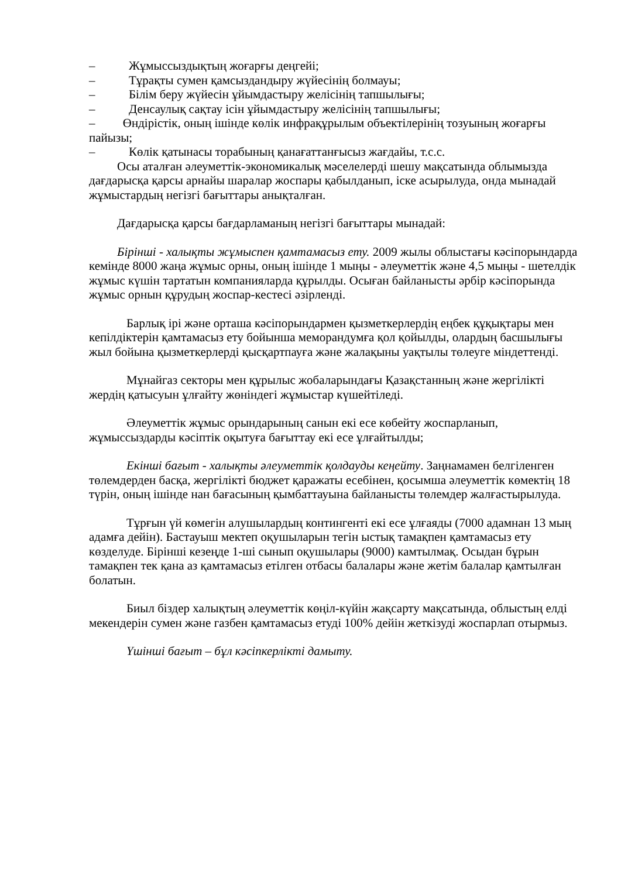– Жұмыссыздықтың жоғарғы деңгейі;
– Тұрақты сумен қамсыздандыру жүйесінің болмауы;
– Білім беру жүйесін ұйымдастыру желісінің тапшылығы;
– Денсаулық сақтау ісін ұйымдастыру желісінің тапшылығы;
– Өндірістік, оның ішінде көлік инфрақұрылым объектілерінің тозуының жоғарғы пайызы;
– Көлік қатынасы торабының қанағаттанғысыз жағдайы, т.с.с.
Осы аталған әлеуметтік-экономикалық мәселелерді шешу мақсатында облымызда дағдарысқа қарсы арнайы шаралар жоспары қабылданып, іске асырылуда, онда мынадай жұмыстардың негізгі бағыттары анықталған.
Дағдарысқа қарсы бағдарламаның негізгі бағыттары мынадай:
Бірінші - халықты жұмыспен қамтамасыз ету. 2009 жылы облыстағы кәсіпорындарда кемінде 8000 жаңа жұмыс орны, оның ішінде 1 мыңы - әлеуметтік және 4,5 мыңы - шетелдік жұмыс күшін тартатын компанияларда құрылды. Осыған байланысты әрбір кәсіпорында жұмыс орнын құрудың жоспар-кестесі әзірленді.
Барлық ірі және орташа кәсіпорындармен қызметкерлердің еңбек құқықтары мен кепілдіктерін қамтамасыз ету бойынша меморандумға қол қойылды, олардың басшылығы жыл бойына қызметкерлерді қысқартпауға және жалақыны уақтылы төлеуге міндеттенді.
Мұнайгаз секторы мен құрылыс жобаларындағы Қазақстанның және жергілікті жердің қатысуын ұлғайту жөніндегі жұмыстар күшейтіледі.
Әлеуметтік жұмыс орындарының санын екі есе көбейту жоспарланып, жұмыссыздарды кәсіптік оқытуға бағыттау екі есе ұлғайтылды;
Екінші бағыт - халықты әлеуметтік қолдауды кеңейту. Заңнамамен белгіленген төлемдерден басқа, жергілікті бюджет қаражаты есебінен, қосымша әлеуметтік көмектің 18 түрін, оның ішінде нан бағасының қымбаттауына байланысты төлемдер жалғастырылуда.
Тұрғын үй көмегін алушылардың контингенті екі есе ұлғаяды (7000 адамнан 13 мың адамға дейін). Бастауыш мектеп оқушыларын тегін ыстық тамақпен қамтамасыз ету көзделуде. Бірінші кезеңде 1-ші сынып оқушылары (9000) камтылмақ. Осыдан бұрын тамақпен тек қана аз қамтамасыз етілген отбасы балалары және жетім балалар қамтылған болатын.
Биыл біздер халықтың әлеуметтік көңіл-күйін жақсарту мақсатында, облыстың елді мекендерін сумен және газбен қамтамасыз етуді 100% дейін жеткізуді жоспарлап отырмыз.
Үшінші бағыт – бұл кәсіпкерлікті дамыту.